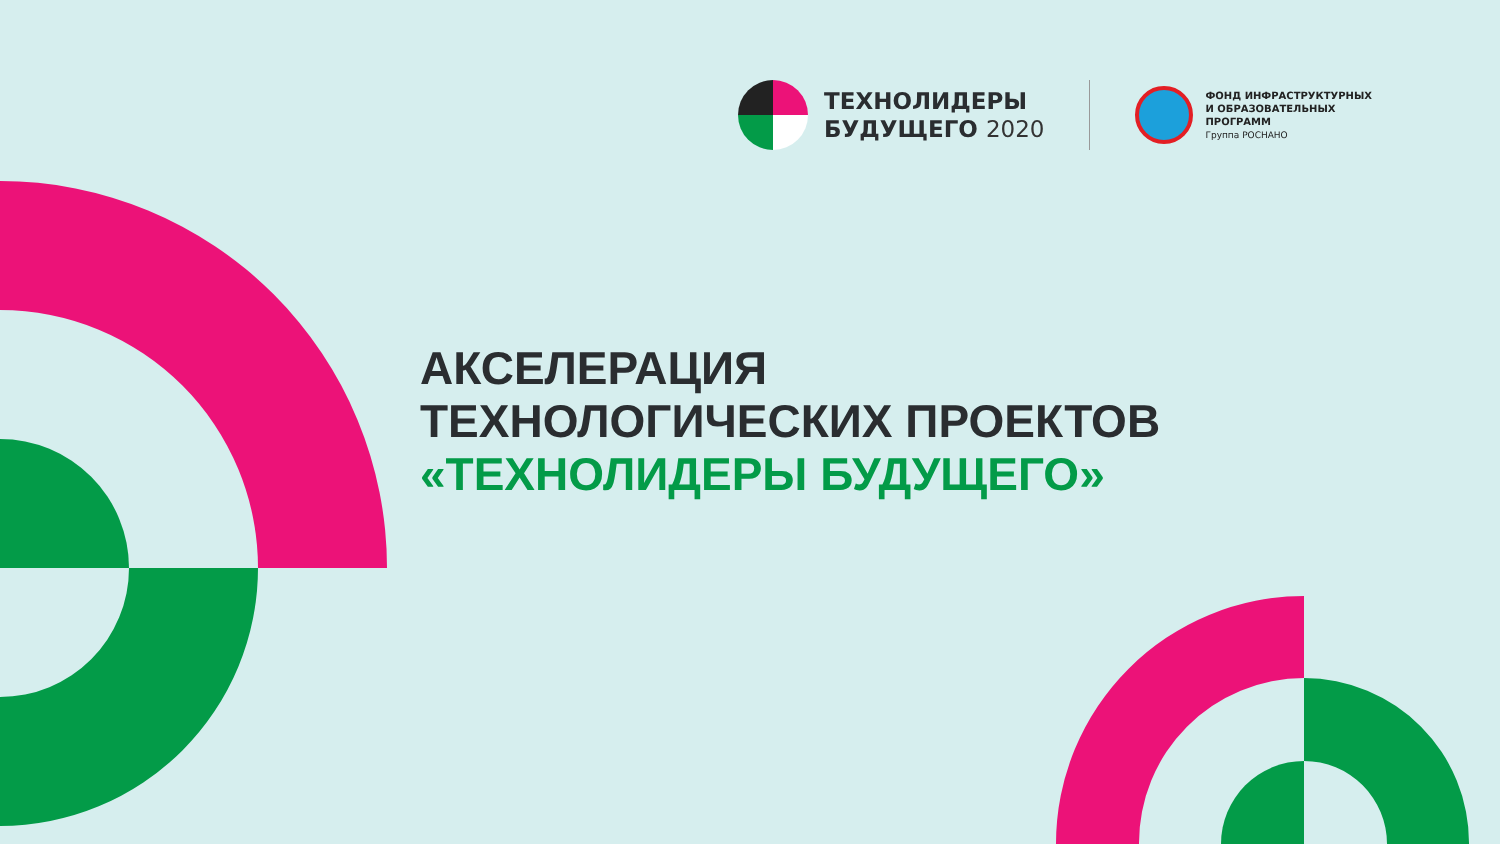ТЕХНОЛИДЕРЫ
БУДУЩЕГО 2020
ФОНД ИНФРАСТРУКТУРНЫХ
И ОБРАЗОВАТЕЛЬНЫХ
ПРОГРАММ
Группа РОСНАНО
АКСЕЛЕРАЦИЯ
ТЕХНОЛОГИЧЕСКИХ ПРОЕКТОВ
«ТЕХНОЛИДЕРЫ БУДУЩЕГО»